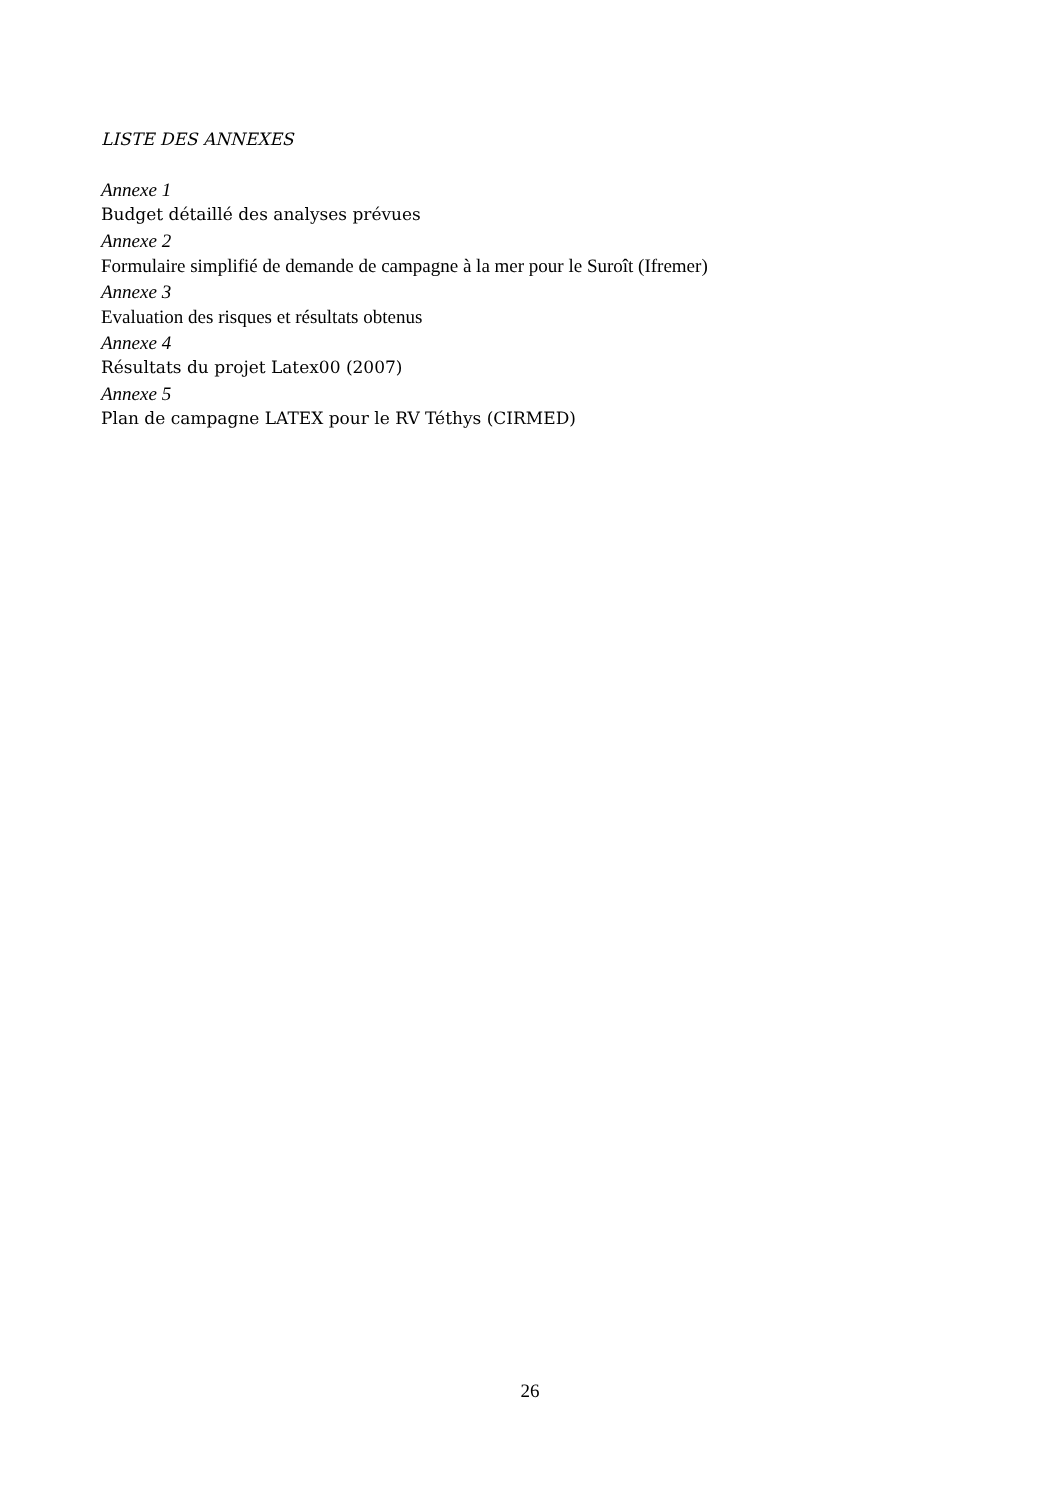LISTE DES ANNEXES
Annexe 1
Budget détaillé des analyses prévues
Annexe 2
Formulaire simplifié de demande de campagne à la mer pour le Suroît (Ifremer)
Annexe 3
Evaluation des risques et résultats obtenus
Annexe 4
Résultats du projet Latex00 (2007)
Annexe 5
Plan de campagne LATEX pour le RV Téthys (CIRMED)
26